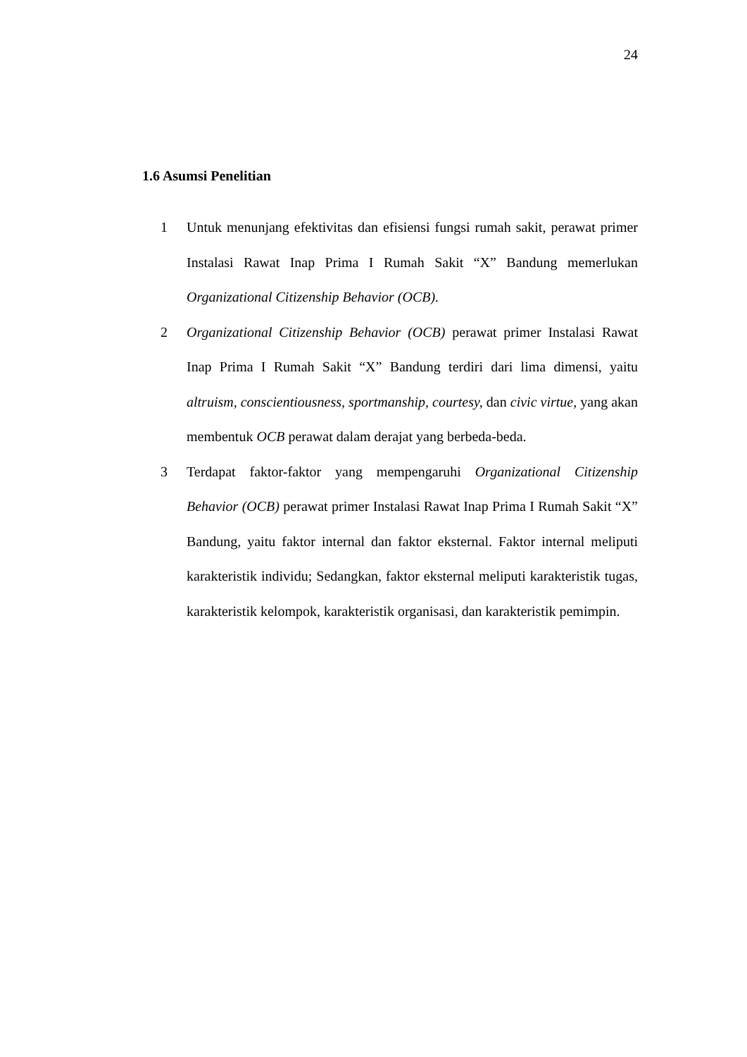24
1.6 Asumsi Penelitian
1 Untuk menunjang efektivitas dan efisiensi fungsi rumah sakit, perawat primer Instalasi Rawat Inap Prima I Rumah Sakit “X” Bandung memerlukan Organizational Citizenship Behavior (OCB).
2 Organizational Citizenship Behavior (OCB) perawat primer Instalasi Rawat Inap Prima I Rumah Sakit “X” Bandung terdiri dari lima dimensi, yaitu altruism, conscientiousness, sportmanship, courtesy, dan civic virtue, yang akan membentuk OCB perawat dalam derajat yang berbeda-beda.
3 Terdapat faktor-faktor yang mempengaruhi Organizational Citizenship Behavior (OCB) perawat primer Instalasi Rawat Inap Prima I Rumah Sakit “X” Bandung, yaitu faktor internal dan faktor eksternal. Faktor internal meliputi karakteristik individu; Sedangkan, faktor eksternal meliputi karakteristik tugas, karakteristik kelompok, karakteristik organisasi, dan karakteristik pemimpin.